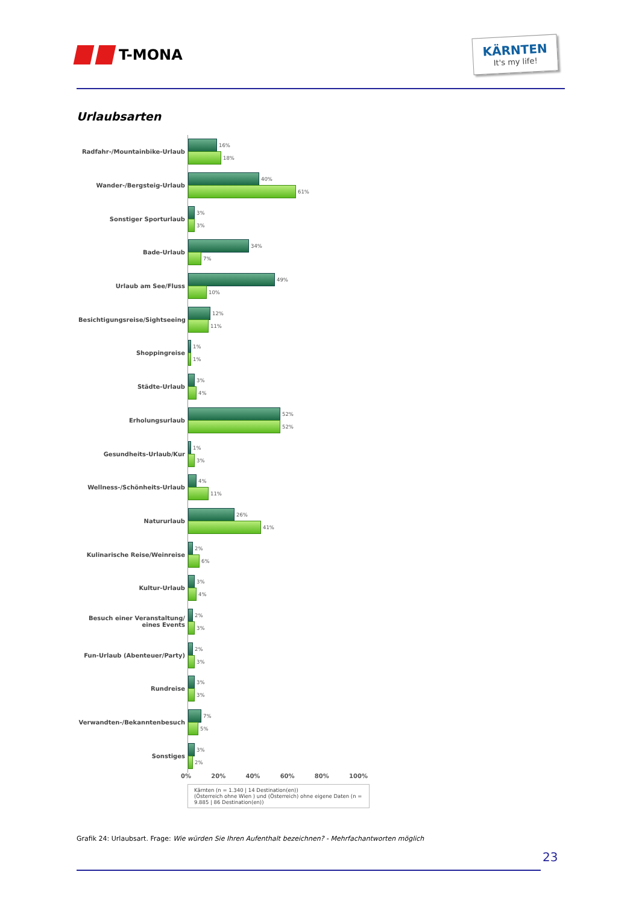T-MONA
KÄRNTEN
It's my life!
Urlaubsarten
Radfahr-/Mountainbike-Urlaub
16%
18%
Wander-/Bergsteig-Urlaub
40%
61%
Sonstiger Sporturlaub
3%
3%
Bade-Urlaub
34%
7%
Urlaub am See/Fluss
49%
10%
Besichtigungsreise/Sightseeing
12%
11%
Shoppingreise
1%
1%
Städte-Urlaub
3%
4%
Erholungsurlaub
52%
52%
Gesundheits-Urlaub/Kur
1%
3%
Wellness-/Schönheits-Urlaub
4%
11%
Natururlaub
26%
41%
Kulinarische Reise/Weinreise
2%
6%
Kultur-Urlaub
3%
4%
Besuch einer Veranstaltung/ eines Events
2%
3%
Fun-Urlaub (Abenteuer/Party)
2%
3%
Rundreise
3%
3%
Verwandten-/Bekanntenbesuch
7%
5%
Sonstiges
3%
2%
0% 20% 40% 60% 80% 100%
Kärnten (n = 1.340 | 14 Destination(en))
(Österreich ohne Wien ) und (Österreich) ohne eigene Daten (n = 9.885 | 86 Destination(en))
Grafik 24: Urlaubsart. Frage: Wie würden Sie Ihren Aufenthalt bezeichnen? - Mehrfachantworten möglich
23